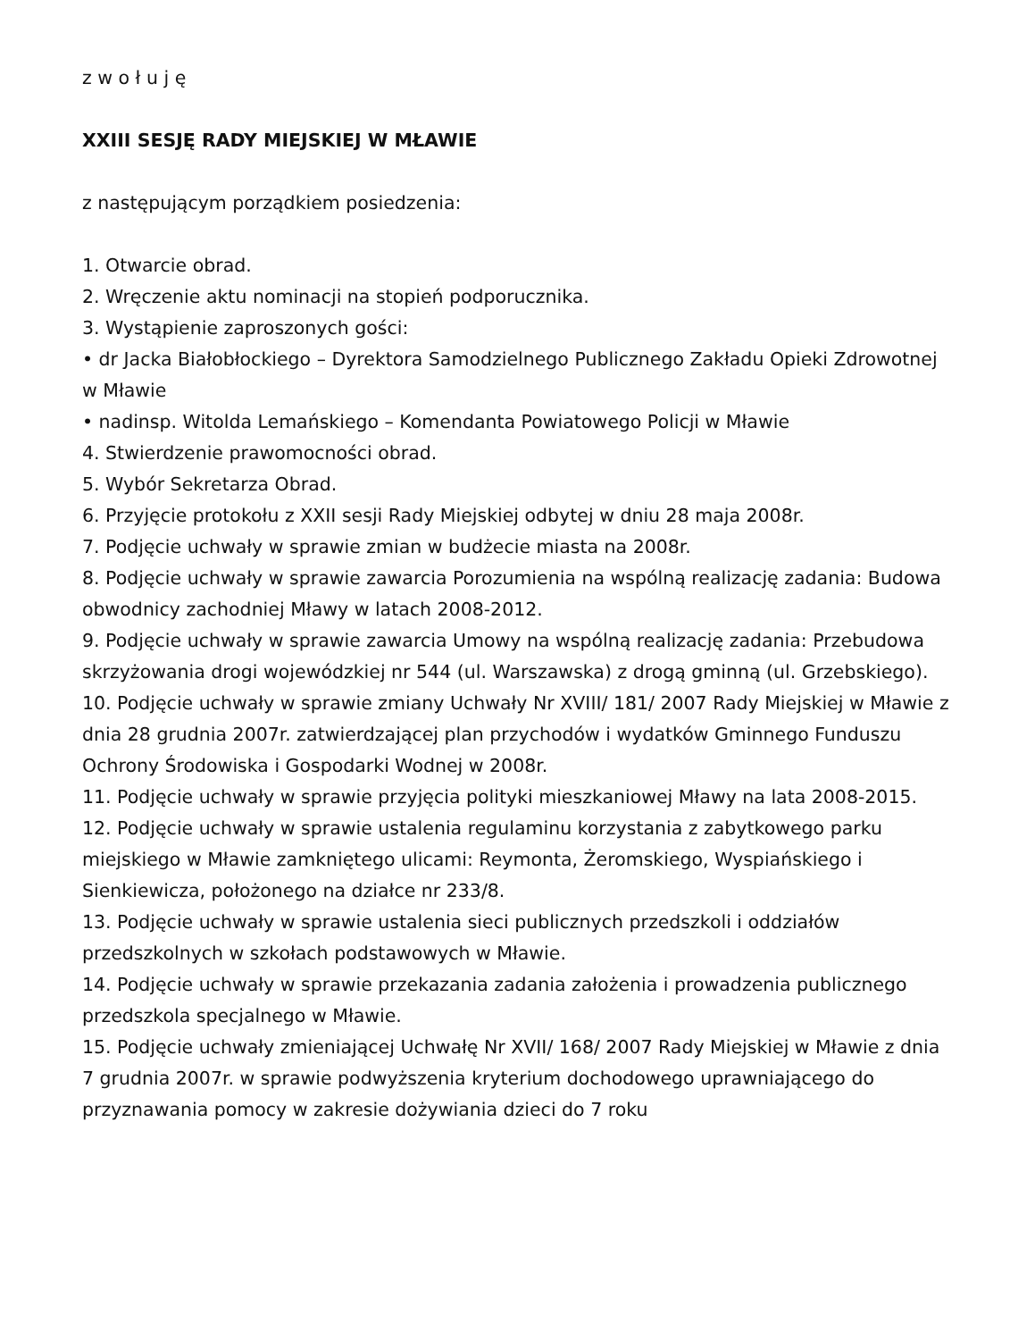z w o ł u j ę
XXIII SESJĘ RADY MIEJSKIEJ W MŁAWIE
z następującym porządkiem posiedzenia:
1. Otwarcie obrad.
2. Wręczenie aktu nominacji na stopień podporucznika.
3. Wystąpienie zaproszonych gości:
• dr Jacka Białobłockiego – Dyrektora Samodzielnego Publicznego Zakładu Opieki Zdrowotnej w Mławie
• nadinsp. Witolda Lemańskiego – Komendanta Powiatowego Policji w Mławie
4. Stwierdzenie prawomocności obrad.
5. Wybór Sekretarza Obrad.
6. Przyjęcie protokołu z XXII sesji Rady Miejskiej odbytej w dniu 28 maja 2008r.
7. Podjęcie uchwały w sprawie zmian w budżecie miasta na 2008r.
8. Podjęcie uchwały w sprawie zawarcia Porozumienia na wspólną realizację zadania: Budowa obwodnicy zachodniej Mławy w latach 2008-2012.
9. Podjęcie uchwały w sprawie zawarcia Umowy na wspólną realizację zadania: Przebudowa skrzyżowania drogi wojewódzkiej nr 544 (ul. Warszawska) z drogą gminną (ul. Grzebskiego).
10. Podjęcie uchwały w sprawie zmiany Uchwały Nr XVIII/ 181/ 2007 Rady Miejskiej w Mławie z dnia 28 grudnia 2007r. zatwierdzającej plan przychodów i wydatków Gminnego Funduszu Ochrony Środowiska i Gospodarki Wodnej w 2008r.
11. Podjęcie uchwały w sprawie przyjęcia polityki mieszkaniowej Mławy na lata 2008-2015.
12. Podjęcie uchwały w sprawie ustalenia regulaminu korzystania z zabytkowego parku miejskiego w Mławie zamkniętego ulicami: Reymonta, Żeromskiego, Wyspiańskiego i Sienkiewicza, położonego na działce nr 233/8.
13. Podjęcie uchwały w sprawie ustalenia sieci publicznych przedszkoli i oddziałów przedszkolnych w szkołach podstawowych w Mławie.
14. Podjęcie uchwały w sprawie przekazania zadania założenia i prowadzenia publicznego przedszkola specjalnego w Mławie.
15. Podjęcie uchwały zmieniającej Uchwałę Nr XVII/ 168/ 2007 Rady Miejskiej w Mławie z dnia 7 grudnia 2007r. w sprawie podwyższenia kryterium dochodowego uprawniającego do przyznawania pomocy w zakresie dożywiania dzieci do 7 roku